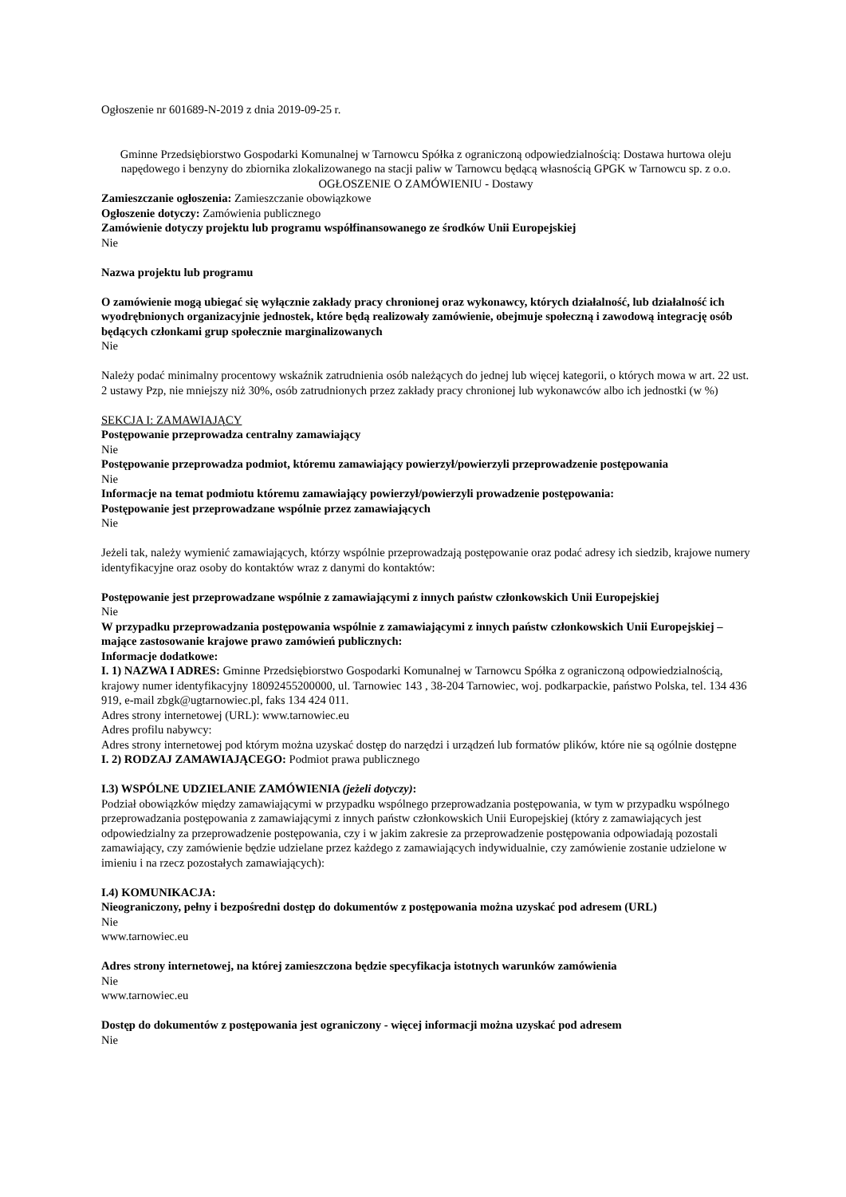Ogłoszenie nr 601689-N-2019 z dnia 2019-09-25 r.
Gminne Przedsiębiorstwo Gospodarki Komunalnej w Tarnowcu Spółka z ograniczoną odpowiedzialnością: Dostawa hurtowa oleju napędowego i benzyny do zbiornika zlokalizowanego na stacji paliw w Tarnowcu będącą własnością GPGK w Tarnowcu sp. z o.o.
OGŁOSZENIE O ZAMÓWIENIU - Dostawy
Zamieszczanie ogłoszenia: Zamieszczanie obowiązkowe
Ogłoszenie dotyczy: Zamówienia publicznego
Zamówienie dotyczy projektu lub programu współfinansowanego ze środków Unii Europejskiej
Nie
Nazwa projektu lub programu
O zamówienie mogą ubiegać się wyłącznie zakłady pracy chronionej oraz wykonawcy, których działalność, lub działalność ich wyodrębnionych organizacyjnie jednostek, które będą realizowały zamówienie, obejmuje społeczną i zawodową integrację osób będących członkami grup społecznie marginalizowanych
Nie
Należy podać minimalny procentowy wskaźnik zatrudnienia osób należących do jednej lub więcej kategorii, o których mowa w art. 22 ust. 2 ustawy Pzp, nie mniejszy niż 30%, osób zatrudnionych przez zakłady pracy chronionej lub wykonawców albo ich jednostki (w %)
SEKCJA I: ZAMAWIAJĄCY
Postępowanie przeprowadza centralny zamawiający
Nie
Postępowanie przeprowadza podmiot, któremu zamawiający powierzył/powierzyli przeprowadzenie postępowania
Nie
Informacje na temat podmiotu któremu zamawiający powierzył/powierzyli prowadzenie postępowania:
Postępowanie jest przeprowadzane wspólnie przez zamawiających
Nie
Jeżeli tak, należy wymienić zamawiających, którzy wspólnie przeprowadzają postępowanie oraz podać adresy ich siedzib, krajowe numery identyfikacyjne oraz osoby do kontaktów wraz z danymi do kontaktów:
Postępowanie jest przeprowadzane wspólnie z zamawiającymi z innych państw członkowskich Unii Europejskiej
Nie
W przypadku przeprowadzania postępowania wspólnie z zamawiającymi z innych państw członkowskich Unii Europejskiej – mające zastosowanie krajowe prawo zamówień publicznych:
Informacje dodatkowe:
I. 1) NAZWA I ADRES: Gminne Przedsiębiorstwo Gospodarki Komunalnej w Tarnowcu Spółka z ograniczoną odpowiedzialnością, krajowy numer identyfikacyjny 18092455200000, ul. Tarnowiec 143 , 38-204 Tarnowiec, woj. podkarpackie, państwo Polska, tel. 134 436 919, e-mail zbgk@ugtarnowiec.pl, faks 134 424 011.
Adres strony internetowej (URL): www.tarnowiec.eu
Adres profilu nabywcy:
Adres strony internetowej pod którym można uzyskać dostęp do narzędzi i urządzeń lub formatów plików, które nie są ogólnie dostępne
I. 2) RODZAJ ZAMAWIAJĄCEGO: Podmiot prawa publicznego
I.3) WSPÓLNE UDZIELANIE ZAMÓWIENIA (jeżeli dotyczy):
Podział obowiązków między zamawiającymi w przypadku wspólnego przeprowadzania postępowania, w tym w przypadku wspólnego przeprowadzania postępowania z zamawiającymi z innych państw członkowskich Unii Europejskiej (który z zamawiających jest odpowiedzialny za przeprowadzenie postępowania, czy i w jakim zakresie za przeprowadzenie postępowania odpowiadają pozostali zamawiający, czy zamówienie będzie udzielane przez każdego z zamawiających indywidualnie, czy zamówienie zostanie udzielone w imieniu i na rzecz pozostałych zamawiających):
I.4) KOMUNIKACJA:
Nieograniczony, pełny i bezpośredni dostęp do dokumentów z postępowania można uzyskać pod adresem (URL)
Nie
www.tarnowiec.eu
Adres strony internetowej, na której zamieszczona będzie specyfikacja istotnych warunków zamówienia
Nie
www.tarnowiec.eu
Dostęp do dokumentów z postępowania jest ograniczony - więcej informacji można uzyskać pod adresem
Nie